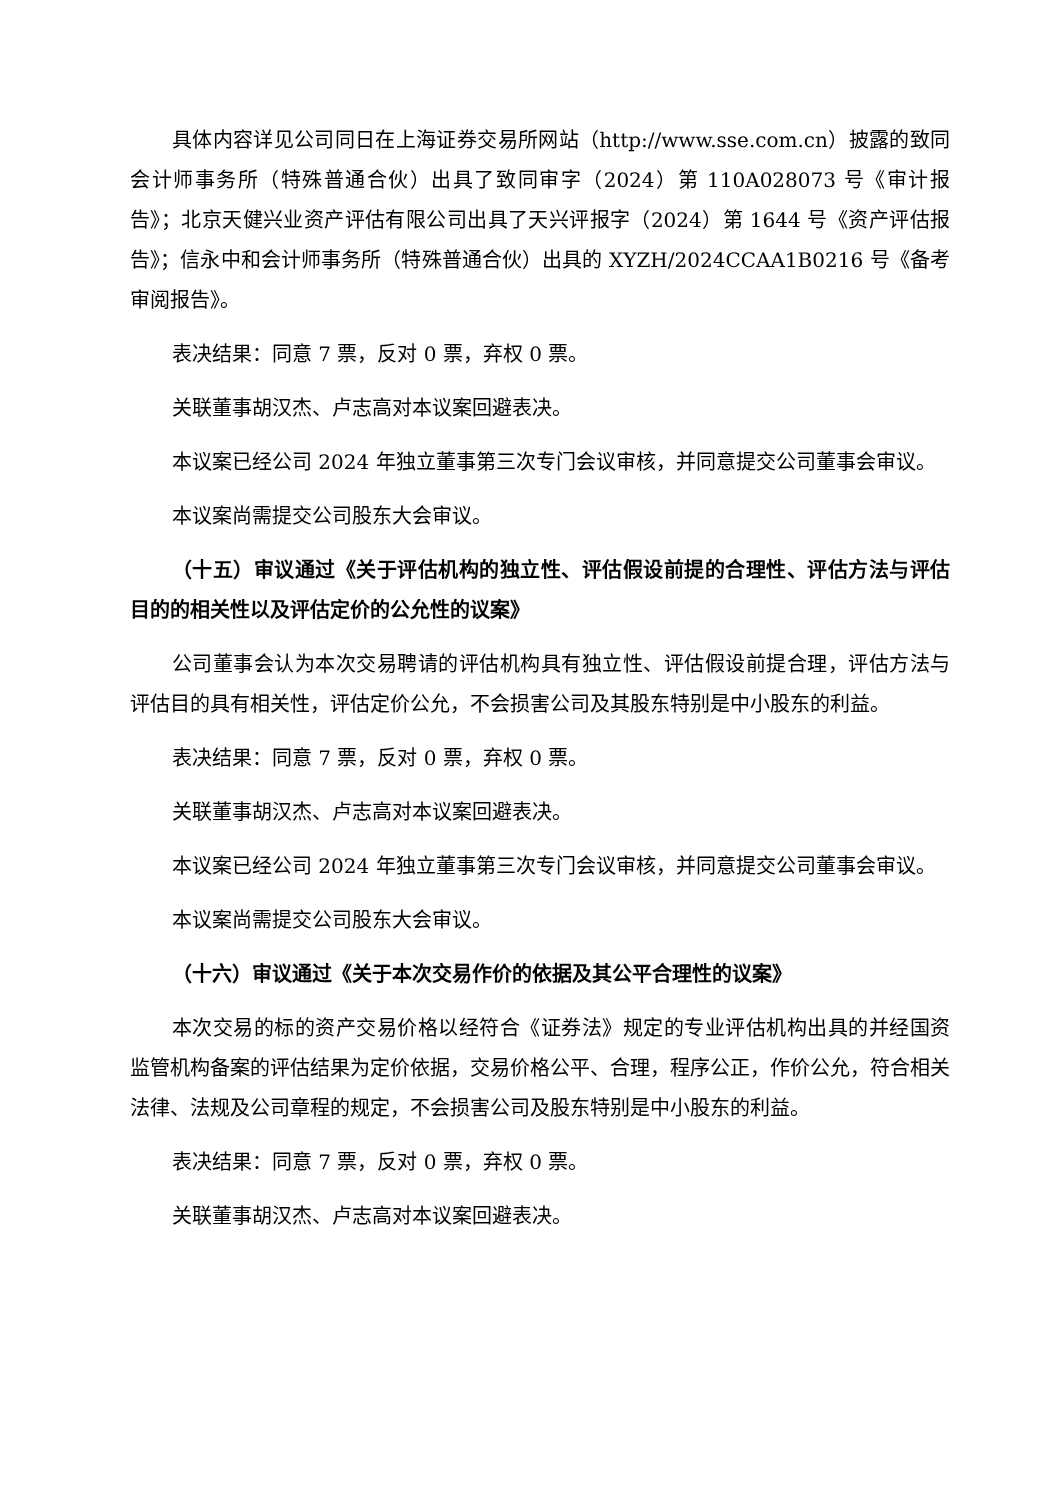具体内容详见公司同日在上海证券交易所网站（http://www.sse.com.cn）披露的致同会计师事务所（特殊普通合伙）出具了致同审字（2024）第 110A028073 号《审计报告》；北京天健兴业资产评估有限公司出具了天兴评报字（2024）第 1644 号《资产评估报告》；信永中和会计师事务所（特殊普通合伙）出具的 XYZH/2024CCAA1B0216 号《备考审阅报告》。
表决结果：同意 7 票，反对 0 票，弃权 0 票。
关联董事胡汉杰、卢志高对本议案回避表决。
本议案已经公司 2024 年独立董事第三次专门会议审核，并同意提交公司董事会审议。
本议案尚需提交公司股东大会审议。
（十五）审议通过《关于评估机构的独立性、评估假设前提的合理性、评估方法与评估目的的相关性以及评估定价的公允性的议案》
公司董事会认为本次交易聘请的评估机构具有独立性、评估假设前提合理，评估方法与评估目的具有相关性，评估定价公允，不会损害公司及其股东特别是中小股东的利益。
表决结果：同意 7 票，反对 0 票，弃权 0 票。
关联董事胡汉杰、卢志高对本议案回避表决。
本议案已经公司 2024 年独立董事第三次专门会议审核，并同意提交公司董事会审议。
本议案尚需提交公司股东大会审议。
（十六）审议通过《关于本次交易作价的依据及其公平合理性的议案》
本次交易的标的资产交易价格以经符合《证券法》规定的专业评估机构出具的并经国资监管机构备案的评估结果为定价依据，交易价格公平、合理，程序公正，作价公允，符合相关法律、法规及公司章程的规定，不会损害公司及股东特别是中小股东的利益。
表决结果：同意 7 票，反对 0 票，弃权 0 票。
关联董事胡汉杰、卢志高对本议案回避表决。